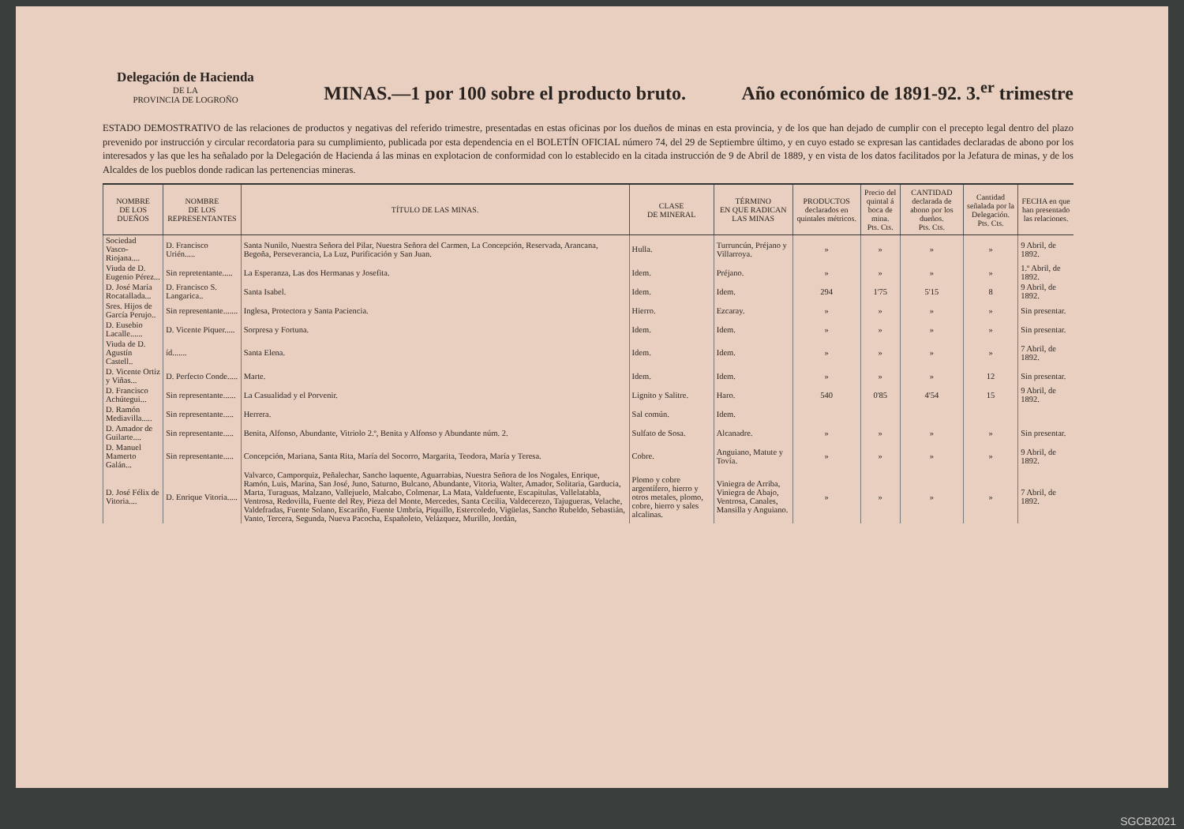Delegación de Hacienda
DE LA
PROVINCIA DE LOGROÑO
MINAS.—1 por 100 sobre el producto bruto.
Año económico de 1891-92. 3.<sup>er</sup> trimestre
ESTADO DEMOSTRATIVO de las relaciones de productos y negativas del referido trimestre, presentadas en estas oficinas por los dueños de minas en esta provincia, y de los que han dejado de cumplir con el precepto legal dentro del plazo prevenido por instrucción y circular recordatoria para su cumplimiento, publicada por esta dependencia en el BOLETÍN OFICIAL número 74, del 29 de Septiembre último, y en cuyo estado se expresan las cantidades declaradas de abono por los interesados y las que les ha señalado por la Delegación de Hacienda á las minas en explotacion de conformidad con lo establecido en la citada instrucción de 9 de Abril de 1889, y en vista de los datos facilitados por la Jefatura de minas, y de los Alcaldes de los pueblos donde radican las pertenencias mineras.
| NOMBRE DE LOS DUEÑOS | NOMBRE DE LOS REPRESENTANTES | TÍTULO DE LAS MINAS. | CLASE DE MINERAL | TÉRMINO EN QUE RADICAN LAS MINAS | PRODUCTOS declarados en quintales métricos. | Precio del quintal á boca de mina. Pts. Cts. | CANTIDAD declarada de abono por los dueños. Pts. Cts. | Cantidad señalada por la Delegación. Pts. Cts. | FECHA en que han presentado las relaciones. |
| --- | --- | --- | --- | --- | --- | --- | --- | --- | --- |
| Sociedad Vasco-Riojana.... | D. Francisco Urién..... | Santa Nunilo, Nuestra Señora del Pilar, Nuestra Señora del Carmen, La Concepción, Reservada, Arancana, Begoña, Perseverancia, La Luz, Purificación y San Juan. | Hulla. | Turruncún, Préjano y Villarroya. | » | » | » | » | 9 Abril, de 1892. |
| Viuda de D. Eugenio Pérez... | Sin repretentante..... | La Esperanza, Las dos Hermanas y Josefita. | Idem. | Préjano. | » | » | » | » | 1.º Abril, de 1892. |
| D. José María Rocatallada... | D. Francisco S. Langarica.. | Santa Isabel. | Idem. | Idem. | 294 | 1'75 | 5'15 | 8 | 9 Abril, de 1892. |
| Sres. Hijos de García Perujo.. | Sin representante....... | Inglesa, Protectora y Santa Paciencia. | Hierro. | Ezcaray. | » | » | » | » | Sin presentar. |
| D. Eusebio Lacalle...... | D. Vicente Piquer..... | Sorpresa y Fortuna. | Idem. | Idem. | » | » | » | » | Sin presentar. |
| Viuda de D. Agustín Castell.. | íd....... | Santa Elena. | Idem. | Idem. | » | » | » | » | 7 Abril, de 1892. |
| D. Vicente Ortiz y Viñas... | D. Perfecto Conde..... | Marte. | Idem. | Idem. | » | » | » | 12 | Sin presentar. |
| D. Francisco Achútegui... | Sin representante...... | La Casualidad y el Porvenir. | Lignito y Salitre. | Haro. | 540 | 0'85 | 4'54 | 15 | 9 Abril, de 1892. |
| D. Ramón Mediavilla..... | Sin representante..... | Herrera. | Sal común. | Idem. | | | | | |
| D. Amador de Guilarte.... | Sin representante..... | Benita, Alfonso, Abundante, Vitriolo 2.º, Benita y Alfonso y Abundante núm. 2. | Sulfato de Sosa. | Alcanadre. | » | » | » | » | Sin presentar. |
| D. Manuel Mamerto Galán... | Sin representante..... | Concepción, Mariana, Santa Rita, María del Socorro, Margarita, Teodora, María y Teresa. | Cobre. | Anguiano, Matute y Tovía. | » | » | » | » | 9 Abril, de 1892. |
| D. José Félix de Vitoria.... | D. Enrique Vitoria..... | Valvarco, Camporquiz, Peñalechar, Sancho laquente, Aguarrabias, Nuestra Señora de los Nogales, Enrique, Ramón, Luis, Marina, San José, Juno, Saturno, Bulcano, Abundante, Vitoria, Walter, Amador, Solitaria, Garducia, Marta, Turaguas, Malzano, Vallejuelo, Malcabo, Colmenar, La Mata, Valdefuente, Escapitulas, Vallelatabla, Ventrosa, Redovilla, Fuente del Rey, Pieza del Monte, Mercedes, Santa Cecilia, Valdecerezo, Tajugueras, Velache, Valdefradas, Fuente Solano, Escariño, Fuente Umbría, Piquillo, Estercoledo, Vigüelas, Sancho Rubeldo, Sebastián, Vanto, Tercera, Segunda, Nueva Pacocha, Españoleto, Velázquez, Murillo, Jordán, | Plomo y cobre argentífero, hierro y otros metales, plomo, cobre, hierro y sales alcalinas. | Viniegra de Arriba, Viniegra de Abajo, Ventrosa, Canales, Mansilla y Anguiano. | » | » | » | » | 7 Abril, de 1892. |
SGCB2021